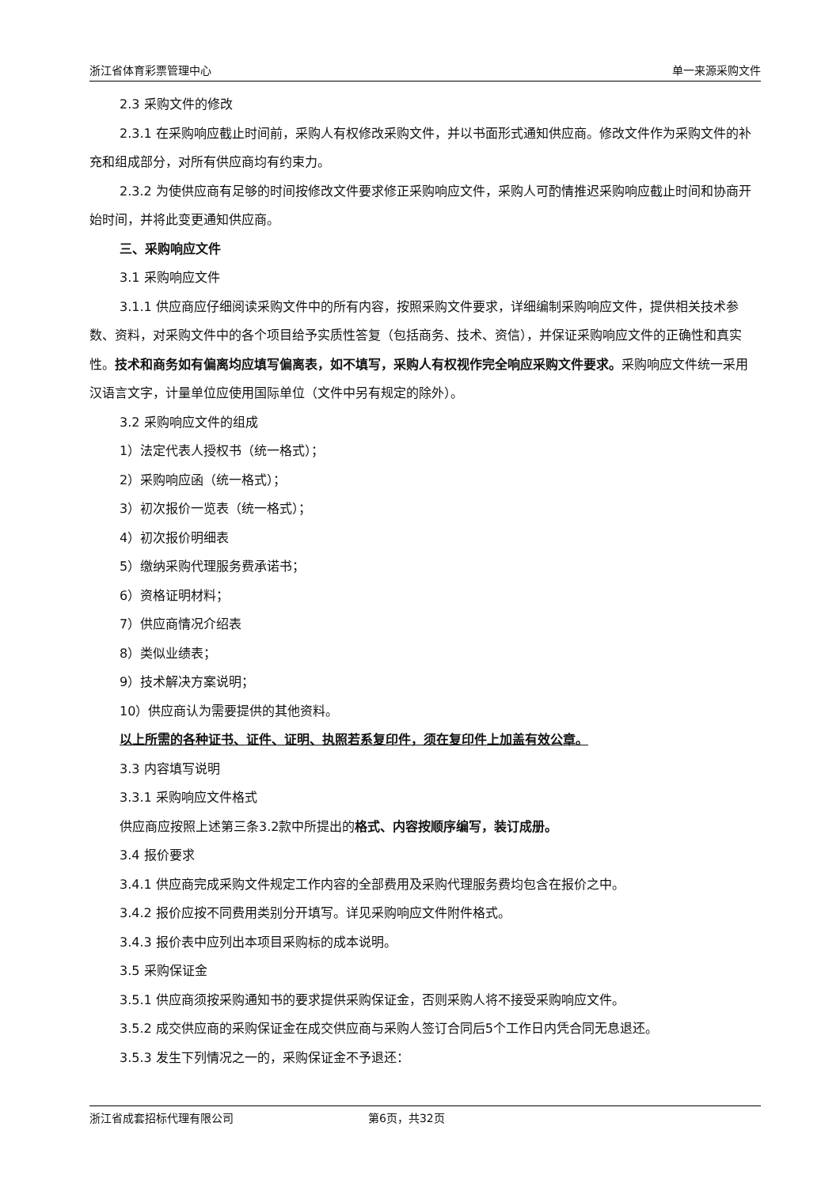浙江省体育彩票管理中心 单一来源采购文件
2.3 采购文件的修改
2.3.1 在采购响应截止时间前，采购人有权修改采购文件，并以书面形式通知供应商。修改文件作为采购文件的补充和组成部分，对所有供应商均有约束力。
2.3.2 为使供应商有足够的时间按修改文件要求修正采购响应文件，采购人可酌情推迟采购响应截止时间和协商开始时间，并将此变更通知供应商。
三、采购响应文件
3.1 采购响应文件
3.1.1 供应商应仔细阅读采购文件中的所有内容，按照采购文件要求，详细编制采购响应文件，提供相关技术参数、资料，对采购文件中的各个项目给予实质性答复（包括商务、技术、资信），并保证采购响应文件的正确性和真实性。技术和商务如有偏离均应填写偏离表，如不填写，采购人有权视作完全响应采购文件要求。采购响应文件统一采用汉语言文字，计量单位应使用国际单位（文件中另有规定的除外）。
3.2 采购响应文件的组成
1）法定代表人授权书（统一格式）；
2）采购响应函（统一格式）；
3）初次报价一览表（统一格式）；
4）初次报价明细表
5）缴纳采购代理服务费承诺书；
6）资格证明材料；
7）供应商情况介绍表
8）类似业绩表；
9）技术解决方案说明；
10）供应商认为需要提供的其他资料。
以上所需的各种证书、证件、证明、执照若系复印件，须在复印件上加盖有效公章。
3.3 内容填写说明
3.3.1 采购响应文件格式
供应商应按照上述第三条3.2款中所提出的格式、内容按顺序编写，装订成册。
3.4 报价要求
3.4.1 供应商完成采购文件规定工作内容的全部费用及采购代理服务费均包含在报价之中。
3.4.2 报价应按不同费用类别分开填写。详见采购响应文件附件格式。
3.4.3 报价表中应列出本项目采购标的成本说明。
3.5 采购保证金
3.5.1 供应商须按采购通知书的要求提供采购保证金，否则采购人将不接受采购响应文件。
3.5.2 成交供应商的采购保证金在成交供应商与采购人签订合同后5个工作日内凭合同无息退还。
3.5.3 发生下列情况之一的，采购保证金不予退还：
浙江省成套招标代理有限公司 第6页，共32页